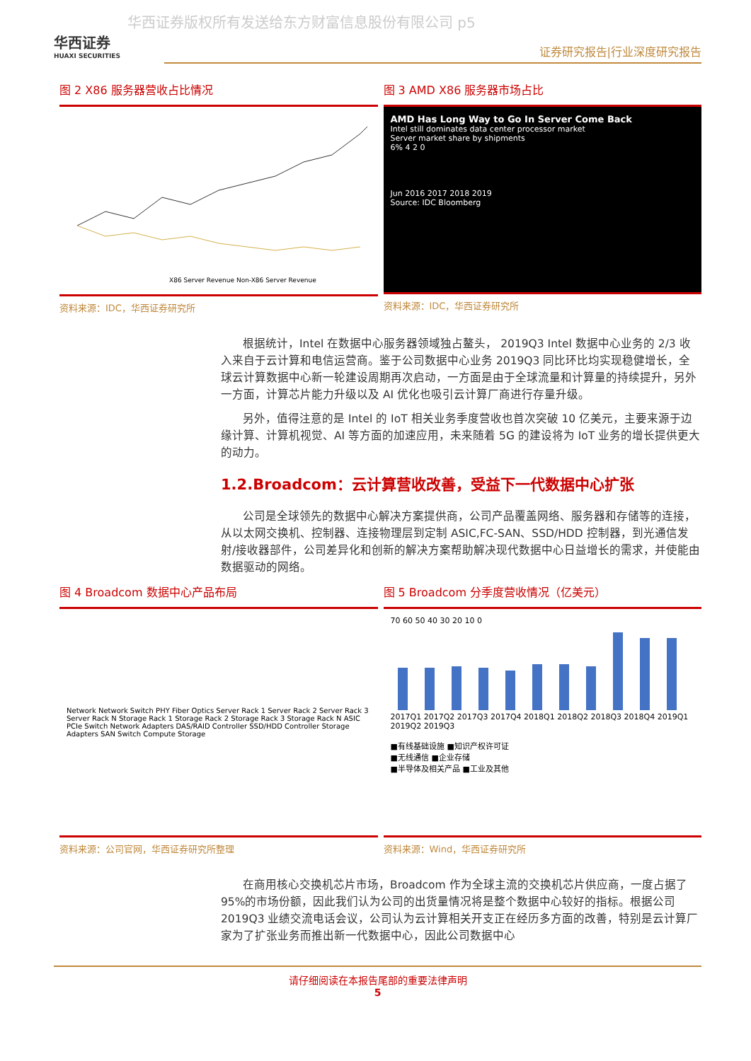华西证券版权所有发送给东方财富信息股份有限公司 p5
华西证券
HUAXI SECURITIES
证券研究报告|行业深度研究报告
图 2 X86 服务器营收占比情况
X86 Server Revenue Non-X86 Server Revenue
资料来源：IDC，华西证券研究所
图 3 AMD X86 服务器市场占比
AMD Has Long Way to Go In Server Come Back
Intel still dominates data center processor market
Server market share by shipments
6% 4 2 0
Jun 2016 2017 2018 2019
Source: IDC Bloomberg
资料来源：IDC，华西证券研究所
根据统计，Intel 在数据中心服务器领域独占鳌头， 2019Q3 Intel 数据中心业务的 2/3 收入来自于云计算和电信运营商。鉴于公司数据中心业务 2019Q3 同比环比均实现稳健增长，全球云计算数据中心新一轮建设周期再次启动，一方面是由于全球流量和计算量的持续提升，另外一方面，计算芯片能力升级以及 AI 优化也吸引云计算厂商进行存量升级。
另外，值得注意的是 Intel 的 IoT 相关业务季度营收也首次突破 10 亿美元，主要来源于边缘计算、计算机视觉、AI 等方面的加速应用，未来随着 5G 的建设将为 IoT 业务的增长提供更大的动力。
1.2.Broadcom：云计算营收改善，受益下一代数据中心扩张
公司是全球领先的数据中心解决方案提供商，公司产品覆盖网络、服务器和存储等的连接，从以太网交换机、控制器、连接物理层到定制 ASIC,FC-SAN、SSD/HDD 控制器，到光通信发射/接收器部件，公司差异化和创新的解决方案帮助解决现代数据中心日益增长的需求，并使能由数据驱动的网络。
图 4 Broadcom 数据中心产品布局
Network Network Switch PHY Fiber Optics Server Rack 1 Server Rack 2 Server Rack 3 Server Rack N Storage Rack 1 Storage Rack 2 Storage Rack 3 Storage Rack N ASIC PCIe Switch Network Adapters DAS/RAID Controller SSD/HDD Controller Storage Adapters SAN Switch Compute Storage
资料来源：公司官网，华西证券研究所整理
图 5 Broadcom 分季度营收情况（亿美元）
70 60 50 40 30 20 10 0
2017Q1 2017Q2 2017Q3 2017Q4 2018Q1 2018Q2 2018Q3 2018Q4 2019Q1 2019Q2 2019Q3
■有线基础设施 ■知识产权许可证
■无线通信 ■企业存储
■半导体及相关产品 ■工业及其他
资料来源：Wind，华西证券研究所
在商用核心交换机芯片市场，Broadcom 作为全球主流的交换机芯片供应商，一度占据了 95%的市场份额，因此我们认为公司的出货量情况将是整个数据中心较好的指标。根据公司 2019Q3 业绩交流电话会议，公司认为云计算相关开支正在经历多方面的改善，特别是云计算厂家为了扩张业务而推出新一代数据中心，因此公司数据中心
请仔细阅读在本报告尾部的重要法律声明
5